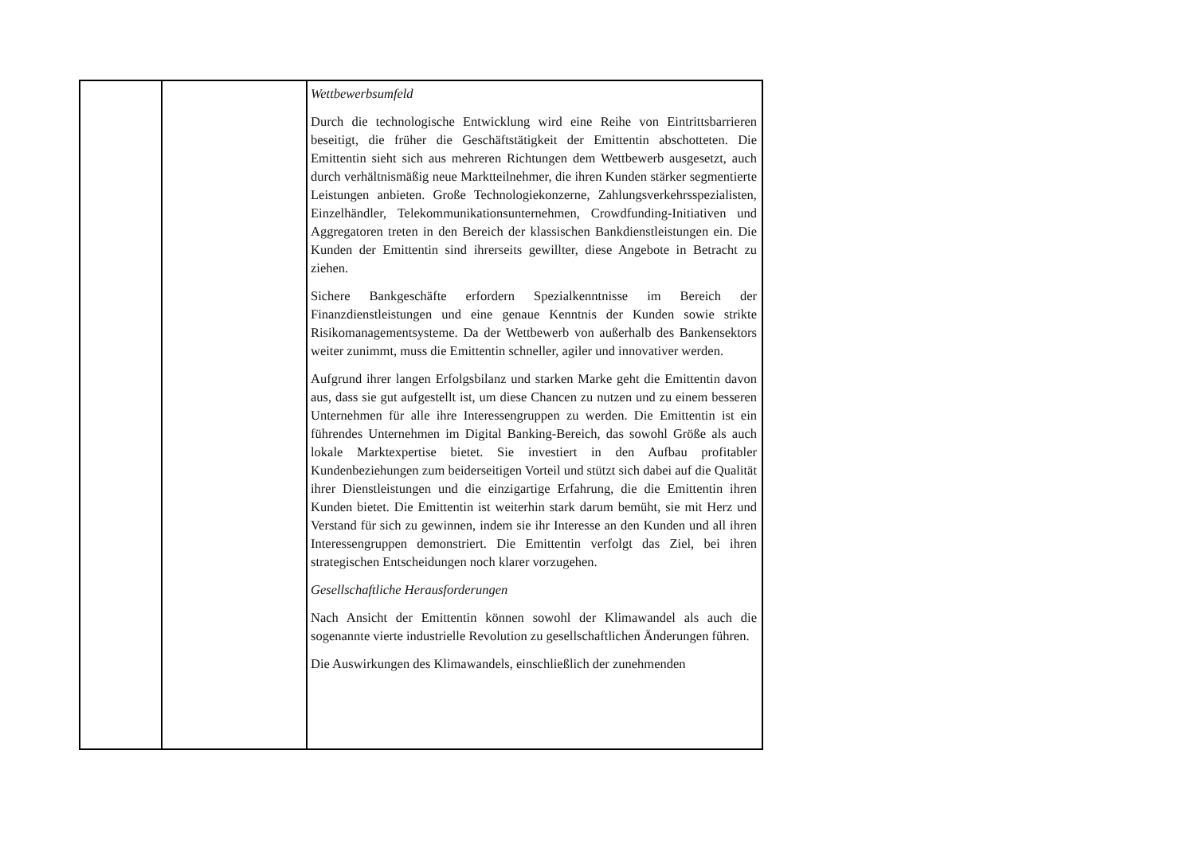| | | Wettbewerbsumfeld Durch die technologische Entwicklung wird eine Reihe von Eintrittsbarrieren beseitigt, die früher die Geschäftstätigkeit der Emittentin abschotteten. Die Emittentin sieht sich aus mehreren Richtungen dem Wettbewerb ausgesetzt, auch durch verhältnismäßig neue Marktteilnehmer, die ihren Kunden stärker segmentierte Leistungen anbieten. Große Technologiekonzerne, Zahlungsverkehrsspezialisten, Einzelhändler, Telekommunikationsunternehmen, Crowdfunding-Initiativen und Aggregatoren treten in den Bereich der klassischen Bankdienstleistungen ein. Die Kunden der Emittentin sind ihrerseits gewillter, diese Angebote in Betracht zu ziehen. Sichere Bankgeschäfte erfordern Spezialkenntnisse im Bereich der Finanzdienstleistungen und eine genaue Kenntnis der Kunden sowie strikte Risikomanagementsysteme. Da der Wettbewerb von außerhalb des Bankensektors weiter zunimmt, muss die Emittentin schneller, agiler und innovativer werden. Aufgrund ihrer langen Erfolgsbilanz und starken Marke geht die Emittentin davon aus, dass sie gut aufgestellt ist, um diese Chancen zu nutzen und zu einem besseren Unternehmen für alle ihre Interessengruppen zu werden. Die Emittentin ist ein führendes Unternehmen im Digital Banking-Bereich, das sowohl Größe als auch lokale Marktexpertise bietet. Sie investiert in den Aufbau profitabler Kundenbeziehungen zum beiderseitigen Vorteil und stützt sich dabei auf die Qualität ihrer Dienstleistungen und die einzigartige Erfahrung, die die Emittentin ihren Kunden bietet. Die Emittentin ist weiterhin stark darum bemüht, sie mit Herz und Verstand für sich zu gewinnen, indem sie ihr Interesse an den Kunden und all ihren Interessengruppen demonstriert. Die Emittentin verfolgt das Ziel, bei ihren strategischen Entscheidungen noch klarer vorzugehen. Gesellschaftliche Herausforderungen Nach Ansicht der Emittentin können sowohl der Klimawandel als auch die sogenannte vierte industrielle Revolution zu gesellschaftlichen Änderungen führen. Die Auswirkungen des Klimawandels, einschließlich der zunehmenden |